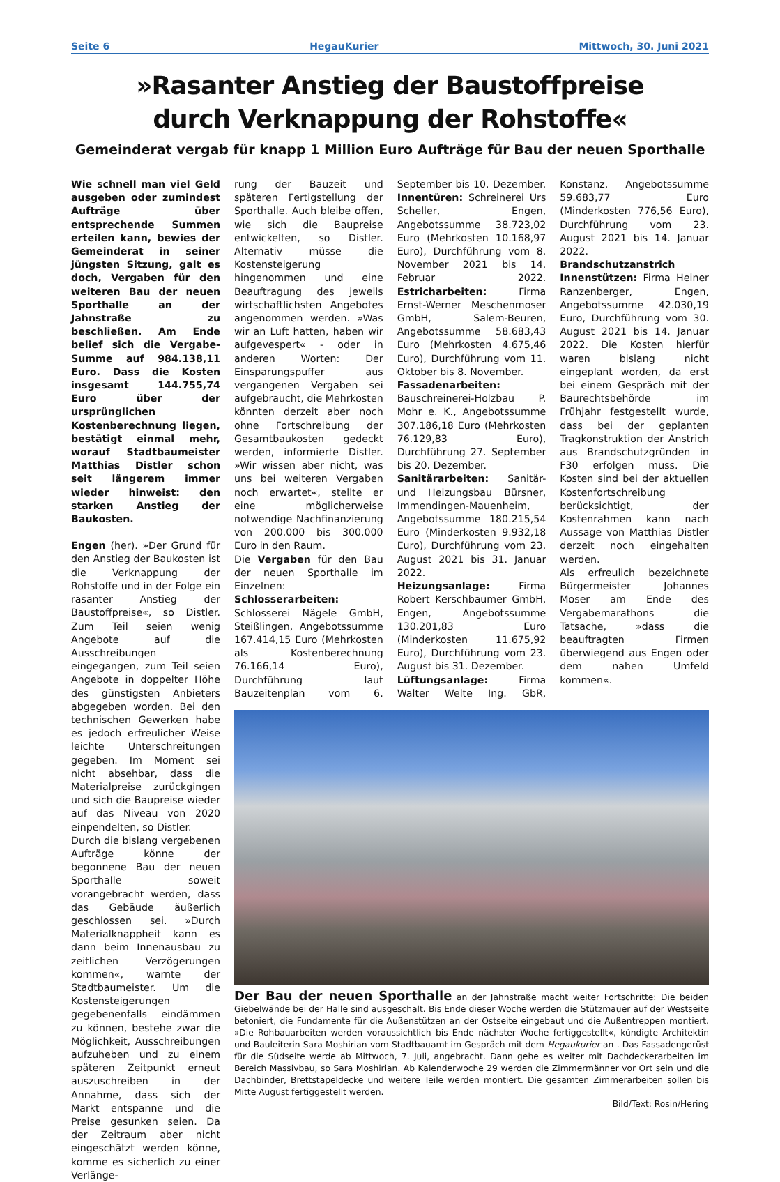Seite 6 HegauKurier Mittwoch, 30. Juni 2021
»Rasanter Anstieg der Baustoffpreise
durch Verknappung der Rohstoffe«
Gemeinderat vergab für knapp 1 Million Euro Aufträge für Bau der neuen Sporthalle
Wie schnell man viel Geld ausgeben oder zumindest Aufträge über entsprechende Summen erteilen kann, bewies der Gemeinderat in seiner jüngsten Sitzung, galt es doch, Vergaben für den weiteren Bau der neuen Sporthalle an der Jahnstraße zu beschließen. Am Ende belief sich die Vergabe-Summe auf 984.138,11 Euro. Dass die Kosten insgesamt 144.755,74 Euro über der ursprünglichen Kostenberechnung liegen, bestätigt einmal mehr, worauf Stadtbaumeister Matthias Distler schon seit längerem immer wieder hinweist: den starken Anstieg der Baukosten.
Engen (her). »Der Grund für den Anstieg der Baukosten ist die Verknappung der Rohstoffe und in der Folge ein rasanter Anstieg der Baustoffpreise«, so Distler. Zum Teil seien wenig Angebote auf die Ausschreibungen eingegangen, zum Teil seien Angebote in doppelter Höhe des günstigsten Anbieters abgegeben worden. Bei den technischen Gewerken habe es jedoch erfreulicher Weise leichte Unterschreitungen gegeben. Im Moment sei nicht absehbar, dass die Materialpreise zurückgingen und sich die Baupreise wieder auf das Niveau von 2020 einpendelten, so Distler.
Durch die bislang vergebenen Aufträge könne der begonnene Bau der neuen Sporthalle soweit vorangebracht werden, dass das Gebäude äußerlich geschlossen sei. »Durch Materialknappheit kann es dann beim Innenausbau zu zeitlichen Verzögerungen kommen«, warnte der Stadtbaumeister. Um die Kostensteigerungen gegebenenfalls eindämmen zu können, bestehe zwar die Möglichkeit, Ausschreibungen aufzuheben und zu einem späteren Zeitpunkt erneut auszuschreiben in der Annahme, dass sich der Markt entspanne und die Preise gesunken seien. Da der Zeitraum aber nicht eingeschätzt werden könne, komme es sicherlich zu einer Verlänge-
rung der Bauzeit und späteren Fertigstellung der Sporthalle. Auch bleibe offen, wie sich die Baupreise entwickelten, so Distler. Alternativ müsse die Kostensteigerung hingenommen und eine Beauftragung des jeweils wirtschaftlichsten Angebotes angenommen werden. »Was wir an Luft hatten, haben wir aufgevespert« - oder in anderen Worten: Der Einsparungspuffer aus vergangenen Vergaben sei aufgebraucht, die Mehrkosten könnten derzeit aber noch ohne Fortschreibung der Gesamtbaukosten gedeckt werden, informierte Distler. »Wir wissen aber nicht, was uns bei weiteren Vergaben noch erwartet«, stellte er eine möglicherweise notwendige Nachfinanzierung von 200.000 bis 300.000 Euro in den Raum.
Die Vergaben für den Bau der neuen Sporthalle im Einzelnen: Schlosserarbeiten: Schlosserei Nägele GmbH, Steißlingen, Angebotssumme 167.414,15 Euro (Mehrkosten als Kostenberechnung 76.166,14 Euro), Durchführung laut Bauzeitenplan vom 6. September bis 10. Dezember. Innentüren: Schreinerei Urs Scheller, Engen, Angebotssumme 38.723,02 Euro (Mehrkosten 10.168,97 Euro), Durchführung vom 8. November 2021 bis 14. Februar 2022. Estricharbeiten: Firma Ernst-Werner Meschenmoser GmbH, Salem-Beuren, Angebotssumme 58.683,43 Euro (Mehrkosten 4.675,46 Euro), Durchführung vom 11. Oktober bis 8. November.
Fassadenarbeiten: Bauschreinerei-Holzbau P. Mohr e. K., Angebotssumme 307.186,18 Euro (Mehrkosten 76.129,83 Euro), Durchführung 27. September bis 20. Dezember.
Sanitärarbeiten: Sanitär- und Heizungsbau Bürsner, Immendingen-Mauenheim, Angebotssumme 180.215,54 Euro (Minderkosten 9.932,18 Euro), Durchführung vom 23. August 2021 bis 31. Januar 2022.
Heizungsanlage: Firma Robert Kerschbaumer GmbH, Engen, Angebotssumme 130.201,83 Euro (Minderkosten 11.675,92 Euro), Durchführung vom 23. August bis 31. Dezember.
Lüftungsanlage: Firma Walter Welte Ing. GbR, Konstanz, Angebotssumme 59.683,77 Euro (Minderkosten 776,56 Euro), Durchführung vom 23. August 2021 bis 14. Januar 2022.
Brandschutzanstrich Innenstützen: Firma Heiner Ranzenberger, Engen, Angebotssumme 42.030,19 Euro, Durchführung vom 30. August 2021 bis 14. Januar 2022. Die Kosten hierfür waren bislang nicht eingeplant worden, da erst bei einem Gespräch mit der Baurechtsbehörde im Frühjahr festgestellt wurde, dass bei der geplanten Tragkonstruktion der Anstrich aus Brandschutzgründen in F30 erfolgen muss. Die Kosten sind bei der aktuellen Kostenfortschreibung berücksichtigt, der Kostenrahmen kann nach Aussage von Matthias Distler derzeit noch eingehalten werden.
Als erfreulich bezeichnete Bürgermeister Johannes Moser am Ende des Vergabemarathons die Tatsache, »dass die beauftragten Firmen überwiegend aus Engen oder dem nahen Umfeld kommen«.
Der Bau der neuen Sporthalle an der Jahnstraße macht weiter Fortschritte: Die beiden Giebelwände bei der Halle sind ausgeschalt. Bis Ende dieser Woche werden die Stützmauer auf der Westseite betoniert, die Fundamente für die Außenstützen an der Ostseite eingebaut und die Außentreppen montiert. »Die Rohbauarbeiten werden voraussichtlich bis Ende nächster Woche fertiggestellt«, kündigte Architektin und Bauleiterin Sara Moshirian vom Stadtbauamt im Gespräch mit dem Hegaukurier an . Das Fassadengerüst für die Südseite werde ab Mittwoch, 7. Juli, angebracht. Dann gehe es weiter mit Dachdeckerarbeiten im Bereich Massivbau, so Sara Moshirian. Ab Kalenderwoche 29 werden die Zimmermänner vor Ort sein und die Dachbinder, Brettstapeldecke und weitere Teile werden montiert. Die gesamten Zimmerarbeiten sollen bis Mitte August fertiggestellt werden.
Bild/Text: Rosin/Hering